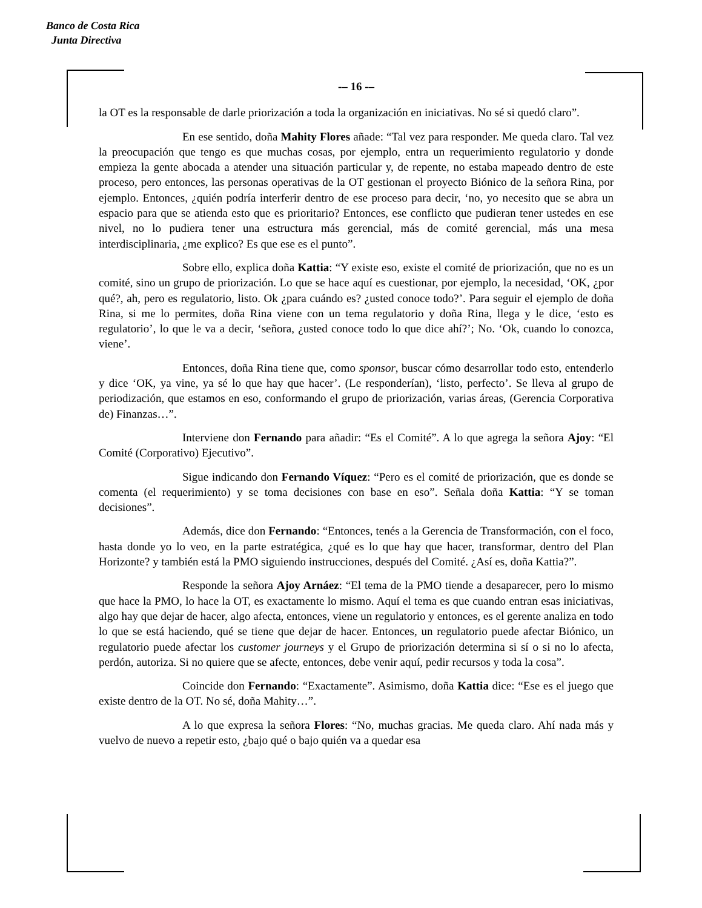Banco de Costa Rica
Junta Directiva
-– 16 -–
la OT es la responsable de darle priorización a toda la organización en iniciativas. No sé si quedó claro”.
En ese sentido, doña Mahity Flores añade: “Tal vez para responder. Me queda claro. Tal vez la preocupación que tengo es que muchas cosas, por ejemplo, entra un requerimiento regulatorio y donde empieza la gente abocada a atender una situación particular y, de repente, no estaba mapeado dentro de este proceso, pero entonces, las personas operativas de la OT gestionan el proyecto Biónico de la señora Rina, por ejemplo. Entonces, ¿quién podría interferir dentro de ese proceso para decir, ‘no, yo necesito que se abra un espacio para que se atienda esto que es prioritario? Entonces, ese conflicto que pudieran tener ustedes en ese nivel, no lo pudiera tener una estructura más gerencial, más de comité gerencial, más una mesa interdisciplinaria, ¿me explico? Es que ese es el punto”.
Sobre ello, explica doña Kattia: “Y existe eso, existe el comité de priorización, que no es un comité, sino un grupo de priorización. Lo que se hace aquí es cuestionar, por ejemplo, la necesidad, ‘OK, ¿por qué?, ah, pero es regulatorio, listo. Ok ¿para cuándo es? ¿usted conoce todo?’. Para seguir el ejemplo de doña Rina, si me lo permites, doña Rina viene con un tema regulatorio y doña Rina, llega y le dice, ‘esto es regulatorio’, lo que le va a decir, ‘señora, ¿usted conoce todo lo que dice ahí?’; No. ‘Ok, cuando lo conozca, viene’.
Entonces, doña Rina tiene que, como sponsor, buscar cómo desarrollar todo esto, entenderlo y dice ‘OK, ya vine, ya sé lo que hay que hacer’. (Le responderían), ‘listo, perfecto’. Se lleva al grupo de periodización, que estamos en eso, conformando el grupo de priorización, varias áreas, (Gerencia Corporativa de) Finanzas…”.
Interviene don Fernando para añadir: “Es el Comité”. A lo que agrega la señora Ajoy: “El Comité (Corporativo) Ejecutivo”.
Sigue indicando don Fernando Víquez: “Pero es el comité de priorización, que es donde se comenta (el requerimiento) y se toma decisiones con base en eso”. Señala doña Kattia: “Y se toman decisiones”.
Además, dice don Fernando: “Entonces, tenés a la Gerencia de Transformación, con el foco, hasta donde yo lo veo, en la parte estratégica, ¿qué es lo que hay que hacer, transformar, dentro del Plan Horizonte? y también está la PMO siguiendo instrucciones, después del Comité. ¿Así es, doña Kattia?”.
Responde la señora Ajoy Arnáez: “El tema de la PMO tiende a desaparecer, pero lo mismo que hace la PMO, lo hace la OT, es exactamente lo mismo. Aquí el tema es que cuando entran esas iniciativas, algo hay que dejar de hacer, algo afecta, entonces, viene un regulatorio y entonces, es el gerente analiza en todo lo que se está haciendo, qué se tiene que dejar de hacer. Entonces, un regulatorio puede afectar Biónico, un regulatorio puede afectar los customer journeys y el Grupo de priorización determina si sí o si no lo afecta, perdón, autoriza. Si no quiere que se afecte, entonces, debe venir aquí, pedir recursos y toda la cosa”.
Coincide don Fernando: “Exactamente”. Asimismo, doña Kattia dice: “Ese es el juego que existe dentro de la OT. No sé, doña Mahity…”.
A lo que expresa la señora Flores: “No, muchas gracias. Me queda claro. Ahí nada más y vuelvo de nuevo a repetir esto, ¿bajo qué o bajo quién va a quedar esa